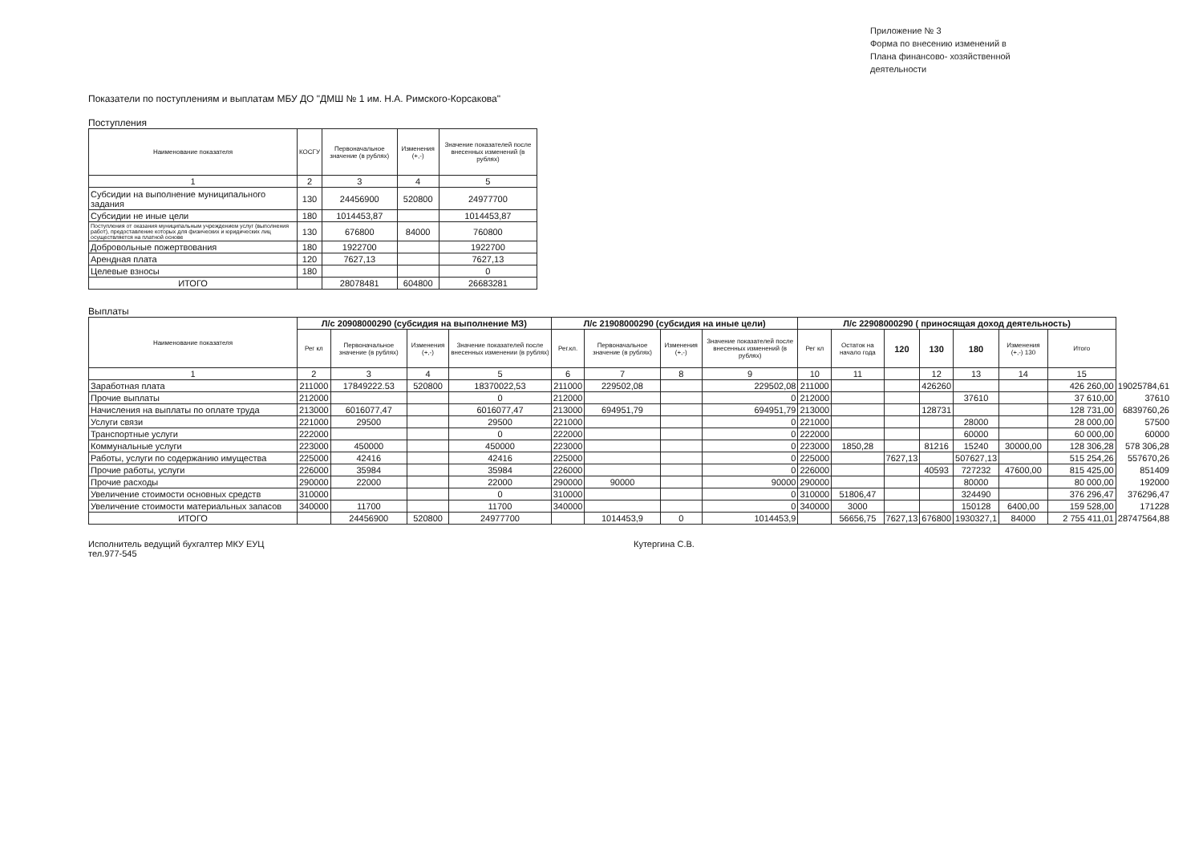Приложение № 3
Форма по внесению изменений в
Плана финансово- хозяйственной
деятельности
Показатели по поступлениям и выплатам МБУ ДО "ДМШ № 1 им. Н.А. Римского-Корсакова"
Поступления
| Наименование показателя | КОСГУ | Первоначальное значение (в рублях) | Изменения (+,-) | Значение показателей после внесенных изменений (в рублях) |
| --- | --- | --- | --- | --- |
| 1 | 2 | 3 | 4 | 5 |
| Субсидии на выполнение муниципального задания | 130 | 24456900 | 520800 | 24977700 |
| Субсидии не иные цели | 180 | 1014453,87 | | 1014453,87 |
| Поступления от оказания муниципальным учреждением услуг (выполнения работ), предоставление которых для физических и юридических лиц осуществляется на платной основе | 130 | 676800 | 84000 | 760800 |
| Добровольные пожертвования | 180 | 1922700 | | 1922700 |
| Арендная плата | 120 | 7627,13 | | 7627,13 |
| Целевые взносы | 180 | | | 0 |
| ИТОГО | | 28078481 | 604800 | 26683281 |
Выплаты
| Наименование показателя | Л/с 20908000290 (субсидия на выполнение МЗ) | | | | Л/с 21908000290 (субсидия на иные цели) | | | | Л/с 22908000290 ( приносящая доход деятельность) | | | | | | | |
| | Рег кл | Первоначальное значение (в рублях) | Изменения (+,-) | Значение показателей после внесенных изменении (в рублях) | Рег.кл. | Первоначальное значение (в рублях) | Изменения (+,-) | Значение показателей после внесенных изменений (в рублях) | Рег кл | Остаток на начало года | 120 | 130 | 180 | Изменения (+,-) 130 | Итого | |
| 1 | 2 | 3 | 4 | 5 | 6 | 7 | 8 | 9 | 10 | 11 | | 12 | 13 | 14 | 15 | |
| Заработная плата | 211000 | 17849222.53 | 520800 | 18370022,53 | 211000 | 229502,08 | | 229502,08 | 211000 | | | 426260 | | | 426 260,00 | 19025784,61 |
| Прочие выплаты | 212000 | | | 0 | 212000 | | | 0 | 212000 | | | | 37610 | | 37 610,00 | 37610 |
| Начисления на выплаты по оплате труда | 213000 | 6016077,47 | | 6016077,47 | 213000 | 694951,79 | | 694951,79 | 213000 | | | 128731 | | | 128 731,00 | 6839760,26 |
| Услуги связи | 221000 | 29500 | | 29500 | 221000 | | | 0 | 221000 | | | | 28000 | | 28 000,00 | 57500 |
| Транспортные услуги | 222000 | | | 0 | 222000 | | | 0 | 222000 | | | | 60000 | | 60 000,00 | 60000 |
| Коммунальные услуги | 223000 | 450000 | | 450000 | 223000 | | | 0 | 223000 | 1850,28 | | 81216 | 15240 | 30000,00 | 128 306,28 | 578 306,28 |
| Работы, услуги по содержанию имущества | 225000 | 42416 | | 42416 | 225000 | | | 0 | 225000 | | 7627,13 | | 507627,13 | | 515 254,26 | 557670,26 |
| Прочие работы, услуги | 226000 | 35984 | | 35984 | 226000 | | | 0 | 226000 | | | 40593 | 727232 | 47600,00 | 815 425,00 | 851409 |
| Прочие расходы | 290000 | 22000 | | 22000 | 290000 | 90000 | | 90000 | 290000 | | | | 80000 | | 80 000,00 | 192000 |
| Увеличение стоимости основных средств | 310000 | | | 0 | 310000 | | | 0 | 310000 | 51806,47 | | | 324490 | | 376 296,47 | 376296,47 |
| Увеличение стоимости материальных запасов | 340000 | 11700 | | 11700 | 340000 | | | 0 | 340000 | 3000 | | | 150128 | 6400,00 | 159 528,00 | 171228 |
| ИТОГО | | 24456900 | 520800 | 24977700 | | 1014453,9 | 0 | 1014453,9 | | 56656,75 | 7627,13 | 676800 | 1930327,1 | 84000 | 2 755 411,01 | 28747564,88 |
Исполнитель ведущий бухгалтер МКУ ЕУЦ
тел.977-545
Кутергина С.В.